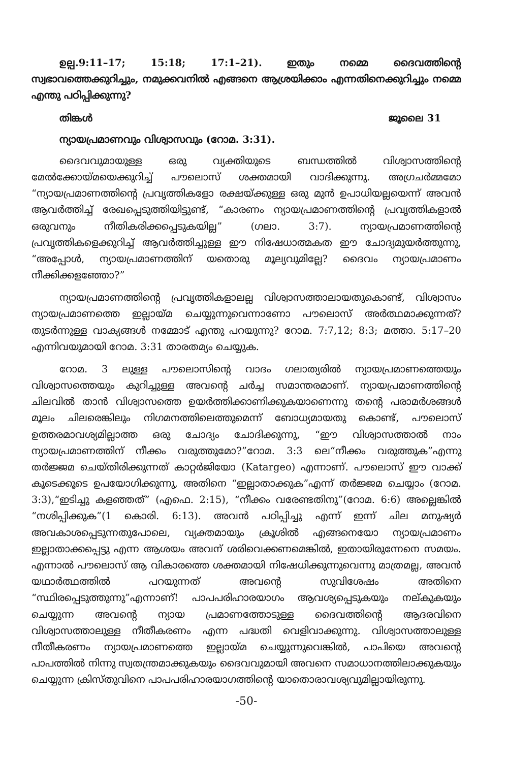ഉല്പ.9:11–17; 15:18; 17:1–21). ഇതും നമ്മെ ദൈവത്തിന്റെ സ്വഭാവത്തെക്കുറിച്ചും, നമുക്കവനിൽ എങ്ങനെ ആശ്രയിക്കാം എന്നതിനെക്കുറിച്ചും നമ്മെ എന്തു പഠിപ്പിക്കുന്നു?
തിങ്കൾ ജൂലൈ 31
ന്യായപ്രമാണവും വിശ്വാസവും (റോമ. 3:31).
ദൈവവുമായുള്ള ഒരു വ്യക്തിയുടെ ബന്ധത്തിൽ വിശ്വാസത്തിന്റെ മേൽക്കോയ്മയെക്കുറിച്ച് പൗലൊസ് ശക്തമായി വാദിക്കുന്നു. അഗ്രചർമ്മമോ “ന്യായപ്രമാണത്തിന്റെ പ്രവൃത്തികളോ രക്ഷയ്ക്കുള്ള ഒരു മുൻ ഉപാധിയല്ലയെന്ന് അവൻ ആവർത്തിച്ച് രേഖപ്പെടുത്തിയിട്ടുണ്ട്, “കാരണം ന്യായപ്രമാണത്തിന്റെ പ്രവൃത്തികളാൽ ഒരുവനും നീതികരിക്കപ്പെടുകയില്ല” (ഗലാ. 3:7). ന്യായപ്രമാണത്തിന്റെ പ്രവൃത്തികളെക്കുറിച്ച് ആവർത്തിച്ചുള്ള ഈ നിഷേധാത്മകത ഈ ചോദ്യമുയർത്തുന്നു, “അപ്പോൾ, ന്യായപ്രമാണത്തിന് യതൊരു മൂല്യവുമില്ലേ? ദൈവം ന്യായപ്രമാണം നീക്കിക്കളഞ്ഞോ?”
ന്യായപ്രമാണത്തിന്റെ പ്രവൃത്തികളാലല്ല വിശ്വാസത്താലായതുകൊണ്ട്, വിശ്വാസം ന്യായപ്രമാണത്തെ ഇല്ലായ്മ ചെയ്യുന്നുവെന്നാണോ പൗലൊസ് അർത്ഥമാക്കുന്നത്? തുടർന്നുള്ള വാക്യങ്ങൾ നമ്മോട് എന്തു പറയുന്നു? റോമ. 7:7,12; 8:3; മത്താ. 5:17–20 എന്നിവയുമായി റോമ. 3:31 താരതമ്യം ചെയ്യുക.
റോമ. 3 ലുള്ള പൗലൊസിന്റെ വാദം ഗലാത്യരിൽ ന്യായപ്രമാണത്തെയും വിശ്വാസത്തെയും കുറിച്ചുള്ള അവന്റെ ചർച്ച സമാന്തരമാണ്. ന്യായപ്രമാണത്തിന്റെ ചിലവിൽ താൻ വിശ്വാസത്തെ ഉയർത്തിക്കാണിക്കുകയാണെന്നു തന്റെ പരാമർശങ്ങൾ മൂലം ചിലരെങ്കിലും നിഗമനത്തിലെത്തുമെന്ന് ബോധ്യമായതു കൊണ്ട്, പൗലൊസ് ഉത്തരമാവശ്യമില്ലാത്ത ഒരു ചോദ്യം ചോദിക്കുന്നു, “ഈ വിശ്വാസത്താൽ നാം ന്യായപ്രമാണത്തിന് നീക്കം വരുത്തുമോ?”റോമ. 3:3 ലെ“നീക്കം വരുത്തുക”എന്നു തർജ്ജമ ചെയ്തിരിക്കുന്നത് കാറ്റർജിയോ (Katargeo) എന്നാണ്. പൗലൊസ് ഈ വാക്ക് കൂടെക്കൂടെ ഉപയോഗിക്കുന്നു, അതിനെ “ഇല്ലാതാക്കുക”എന്ന് തർജ്ജമ ചെയ്യാം (റോമ. 3:3),“ഇടിച്ചു കളഞ്ഞത്” (എഫെ. 2:15), “നീക്കം വരേണ്ടതിനു”(റോമ. 6:6) അല്ലെങ്കിൽ “നശിപ്പിക്കുക”(1 കൊരി. 6:13). അവൻ പഠിപ്പിച്ചു എന്ന് ഇന്ന് ചില മനുഷ്യർ അവകാശപ്പെടുന്നതുപോലെ, വ്യക്തമായും ക്രൂശിൽ എങ്ങനെയോ ന്യായപ്രമാണം ഇല്ലാതാക്കപ്പെട്ടു എന്ന ആശയം അവന് ശരിവെക്കണമെങ്കിൽ, ഇതായിരുന്നേനെ സമയം. എന്നാൽ പൗലൊസ് ആ വികാരത്തെ ശക്തമായി നിഷേധിക്കുന്നുവെന്നു മാത്രമല്ല, അവൻ യഥാർത്ഥത്തിൽ പറയുന്നത് അവന്റെ സുവിശേഷം അതിനെ “സ്ഥിരപ്പെടുത്തുന്നു”എന്നാണ്! പാപപരിഹാരയാഗം ആവശ്യപ്പെടുകയും നല്കുകയും ചെയ്യുന്ന അവന്റെ ന്യായ പ്രമാണത്തോടുള്ള ദൈവത്തിന്റെ ആദരവിനെ വിശ്വാസത്താലുള്ള നീതീകരണം എന്ന പദ്ധതി വെളിവാക്കുന്നു. വിശ്വാസത്താലുള്ള നീതീകരണം ന്യായപ്രമാണത്തെ ഇല്ലായ്മ ചെയ്യുന്നുവെങ്കിൽ, പാപിയെ അവന്റെ പാപത്തിൽ നിന്നു സ്വതന്ത്രമാക്കുകയും ദൈവവുമായി അവനെ സമാധാനത്തിലാക്കുകയും ചെയ്യുന്ന ക്രിസ്തുവിനെ പാപപരിഹാരയാഗത്തിന്റെ യാതൊരാവശ്യവുമില്ലായിരുന്നു.
-50-